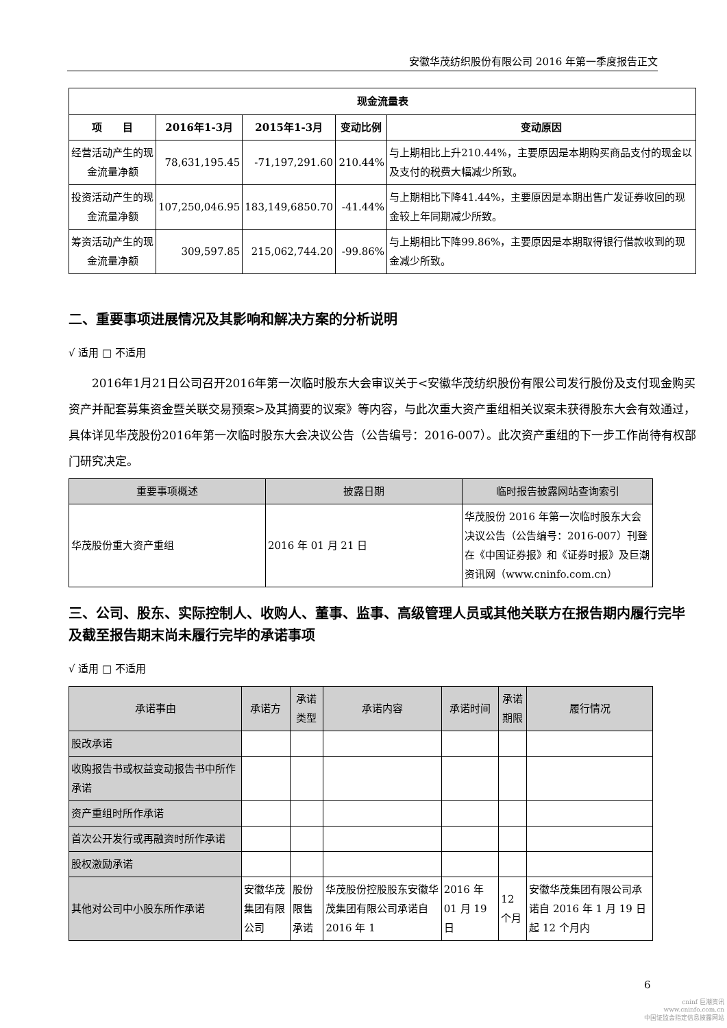安徽华茂纺织股份有限公司 2016 年第一季度报告正文
| 现金流量表 | | | | |
| --- | --- | --- | --- | --- |
| 项 目 | 2016年1-3月 | 2015年1-3月 | 变动比例 | 变动原因 |
| 经营活动产生的现金流量净额 | 78,631,195.45 | -71,197,291.60 | 210.44% | 与上期相比上升210.44%，主要原因是本期购买商品支付的现金以及支付的税费大幅减少所致。 |
| 投资活动产生的现金流量净额 | 107,250,046.95 | 183,149,6850.70 | -41.44% | 与上期相比下降41.44%，主要原因是本期出售广发证券收回的现金较上年同期减少所致。 |
| 筹资活动产生的现金流量净额 | 309,597.85 | 215,062,744.20 | -99.86% | 与上期相比下降99.86%，主要原因是本期取得银行借款收到的现金减少所致。 |
二、重要事项进展情况及其影响和解决方案的分析说明
√ 适用 □ 不适用
2016年1月21日公司召开2016年第一次临时股东大会审议关于<安徽华茂纺织股份有限公司发行股份及支付现金购买资产并配套募集资金暨关联交易预案>及其摘要的议案》等内容，与此次重大资产重组相关议案未获得股东大会有效通过，具体详见华茂股份2016年第一次临时股东大会决议公告（公告编号：2016-007）。此次资产重组的下一步工作尚待有权部门研究决定。
| 重要事项概述 | 披露日期 | 临时报告披露网站查询索引 |
| 华茂股份重大资产重组 | 2016 年 01 月 21 日 | 华茂股份 2016 年第一次临时股东大会决议公告（公告编号：2016-007）刊登在《中国证券报》和《证券时报》及巨潮资讯网（www.cninfo.com.cn） |
三、公司、股东、实际控制人、收购人、董事、监事、高级管理人员或其他关联方在报告期内履行完毕及截至报告期末尚未履行完毕的承诺事项
√ 适用 □ 不适用
| 承诺事由 | 承诺方 | 承诺类型 | 承诺内容 | 承诺时间 | 承诺期限 | 履行情况 |
| 股改承诺 | | | | | | |
| 收购报告书或权益变动报告书中所作承诺 | | | | | | |
| 资产重组时所作承诺 | | | | | | |
| 首次公开发行或再融资时所作承诺 | | | | | | |
| 股权激励承诺 | | | | | | |
| 其他对公司中小股东所作承诺 | 安徽华茂集团有限公司 | 股份限售承诺 | 华茂股份控股股东安徽华茂集团有限公司承诺自 2016 年 1 | 2016 年 01 月 19 日 | 12 个月 | 安徽华茂集团有限公司承诺自 2016 年 1 月 19 日起 12 个月内 |
6
cninf 巨潮资讯
www.cninfo.com.cn
中国证监会指定信息披露网站